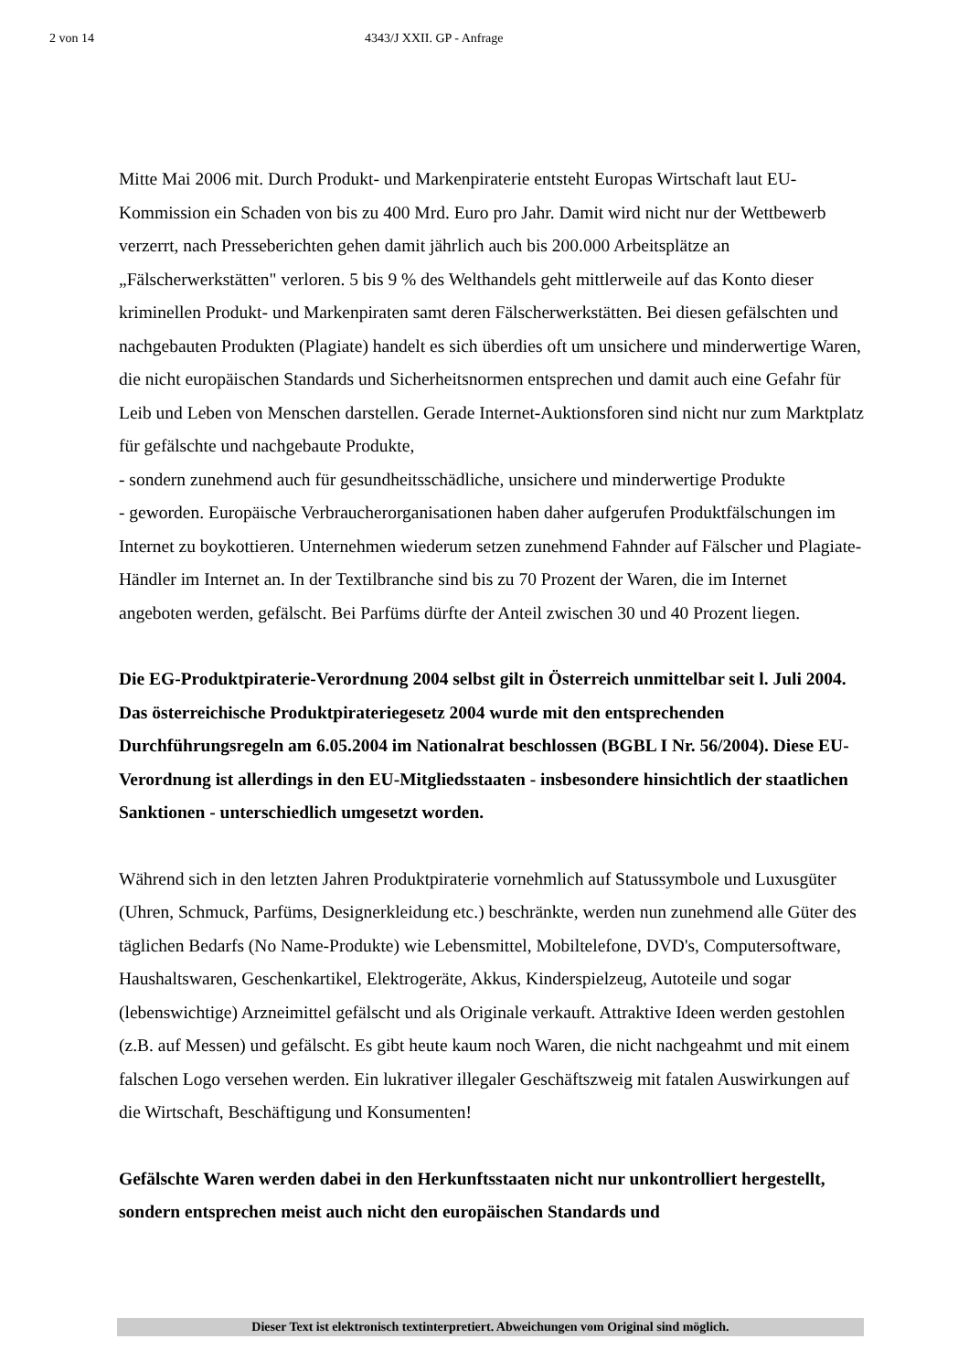2 von 14 4343/J XXII. GP - Anfrage
Mitte Mai 2006 mit. Durch Produkt- und Markenpiraterie entsteht Europas Wirtschaft laut EU-Kommission ein Schaden von bis zu 400 Mrd. Euro pro Jahr. Damit wird nicht nur der Wettbewerb verzerrt, nach Presseberichten gehen damit jährlich auch bis 200.000 Arbeitsplätze an „Fälscherwerkstätten" verloren. 5 bis 9 % des Welthandels geht mittlerweile auf das Konto dieser kriminellen Produkt- und Markenpiraten samt deren Fälscherwerkstätten. Bei diesen gefälschten und nachgebauten Produkten (Plagiate) handelt es sich überdies oft um unsichere und minderwertige Waren, die nicht europäischen Standards und Sicherheitsnormen entsprechen und damit auch eine Gefahr für Leib und Leben von Menschen darstellen. Gerade Internet-Auktionsforen sind nicht nur zum Marktplatz für gefälschte und nachgebaute Produkte,
- sondern zunehmend auch für gesundheitsschädliche, unsichere und minderwertige Produkte
- geworden. Europäische Verbraucherorganisationen haben daher aufgerufen Produktfälschungen im Internet zu boykottieren. Unternehmen wiederum setzen zunehmend Fahnder auf Fälscher und Plagiate-Händler im Internet an. In der Textilbranche sind bis zu 70 Prozent der Waren, die im Internet angeboten werden, gefälscht. Bei Parfüms dürfte der Anteil zwischen 30 und 40 Prozent liegen.
Die EG-Produktpiraterie-Verordnung 2004 selbst gilt in Österreich unmittelbar seit l. Juli 2004. Das österreichische Produktpirateriegesetz 2004 wurde mit den entsprechenden Durchführungsregeln am 6.05.2004 im Nationalrat beschlossen (BGBL I Nr. 56/2004). Diese EU-Verordnung ist allerdings in den EU-Mitgliedsstaaten - insbesondere hinsichtlich der staatlichen Sanktionen - unterschiedlich umgesetzt worden.
Während sich in den letzten Jahren Produktpiraterie vornehmlich auf Statussymbole und Luxusgüter (Uhren, Schmuck, Parfüms, Designerkleidung etc.) beschränkte, werden nun zunehmend alle Güter des täglichen Bedarfs (No Name-Produkte) wie Lebensmittel, Mobiltelefone, DVD's, Computersoftware, Haushaltswaren, Geschenkartikel, Elektrogeräte, Akkus, Kinderspielzeug, Autoteile und sogar (lebenswichtige) Arzneimittel gefälscht und als Originale verkauft. Attraktive Ideen werden gestohlen (z.B. auf Messen) und gefälscht. Es gibt heute kaum noch Waren, die nicht nachgeahmt und mit einem falschen Logo versehen werden. Ein lukrativer illegaler Geschäftszweig mit fatalen Auswirkungen auf die Wirtschaft, Beschäftigung und Konsumenten!
Gefälschte Waren werden dabei in den Herkunftsstaaten nicht nur unkontrolliert hergestellt, sondern entsprechen meist auch nicht den europäischen Standards und
Dieser Text ist elektronisch textinterpretiert. Abweichungen vom Original sind möglich.